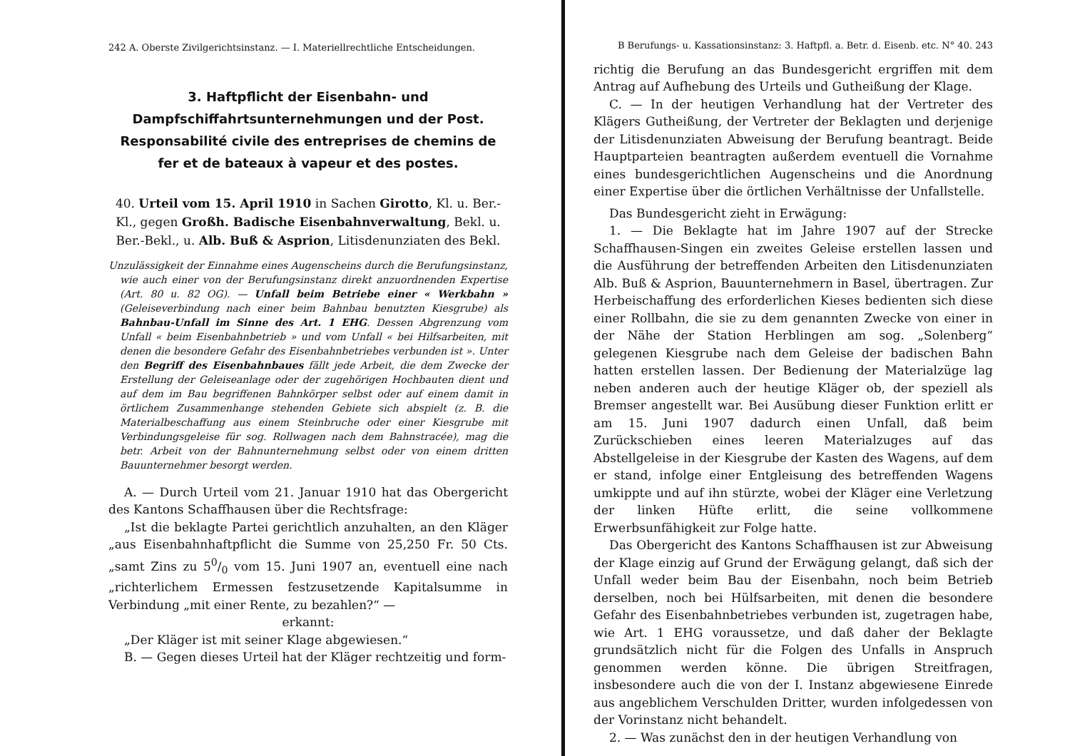242 A. Oberste Zivilgerichtsinstanz. — I. Materiellrechtliche Entscheidungen.
3. Haftpflicht der Eisenbahn- und Dampfschiffahrtsunternehmungen und der Post.
Responsabilité civile des entreprises de chemins de fer et de bateaux à vapeur et des postes.
40. Urteil vom 15. April 1910 in Sachen Girotto, Kl. u. Ber.-Kl., gegen Großh. Badische Eisenbahnverwaltung, Bekl. u. Ber.-Bekl., u. Alb. Buß & Asprion, Litisdenunziaten des Bekl.
Unzulässigkeit der Einnahme eines Augenscheins durch die Berufungsinstanz, wie auch einer von der Berufungsinstanz direkt anzuordnenden Expertise (Art. 80 u. 82 OG). — Unfall beim Betriebe einer « Werkbahn » (Geleiseverbindung nach einer beim Bahnbau benutzten Kiesgrube) als Bahnbau-Unfall im Sinne des Art. 1 EHG. Dessen Abgrenzung vom Unfall « beim Eisenbahnbetrieb » und vom Unfall « bei Hilfsarbeiten, mit denen die besondere Gefahr des Eisenbahnbetriebes verbunden ist ». Unter den Begriff des Eisenbahnbaues fällt jede Arbeit, die dem Zwecke der Erstellung der Geleiseanlage oder der zugehörigen Hochbauten dient und auf dem im Bau begriffenen Bahnkörper selbst oder auf einem damit in örtlichem Zusammenhange stehenden Gebiete sich abspielt (z. B. die Materialbeschaffung aus einem Steinbruche oder einer Kiesgrube mit Verbindungsgeleise für sog. Rollwagen nach dem Bahnstracée), mag die betr. Arbeit von der Bahnunternehmung selbst oder von einem dritten Bauunternehmer besorgt werden.
A. — Durch Urteil vom 21. Januar 1910 hat das Obergericht des Kantons Schaffhausen über die Rechtsfrage:
„Ist die beklagte Partei gerichtlich anzuhalten, an den Kläger „aus Eisenbahnhaftpflicht die Summe von 25,250 Fr. 50 Cts. „samt Zins zu 50/0 vom 15. Juni 1907 an, eventuell eine nach „richterlichem Ermessen festzusetzende Kapitalsumme in Verbindung „mit einer Rente, zu bezahlen?“ —
erkannt:
„Der Kläger ist mit seiner Klage abgewiesen.“
B. — Gegen dieses Urteil hat der Kläger rechtzeitig und form-
B Berufungs- u. Kassationsinstanz: 3. Haftpfl. a. Betr. d. Eisenb. etc. N° 40. 243
richtig die Berufung an das Bundesgericht ergriffen mit dem Antrag auf Aufhebung des Urteils und Gutheißung der Klage.
C. — In der heutigen Verhandlung hat der Vertreter des Klägers Gutheißung, der Vertreter der Beklagten und derjenige der Litisdenunziaten Abweisung der Berufung beantragt. Beide Hauptparteien beantragten außerdem eventuell die Vornahme eines bundesgerichtlichen Augenscheins und die Anordnung einer Expertise über die örtlichen Verhältnisse der Unfallstelle.
Das Bundesgericht zieht in Erwägung:
1. — Die Beklagte hat im Jahre 1907 auf der Strecke Schaffhausen-Singen ein zweites Geleise erstellen lassen und die Ausführung der betreffenden Arbeiten den Litisdenunziaten Alb. Buß & Asprion, Bauunternehmern in Basel, übertragen. Zur Herbeischaffung des erforderlichen Kieses bedienten sich diese einer Rollbahn, die sie zu dem genannten Zwecke von einer in der Nähe der Station Herblingen am sog. „Solenberg“ gelegenen Kiesgrube nach dem Geleise der badischen Bahn hatten erstellen lassen. Der Bedienung der Materialzüge lag neben anderen auch der heutige Kläger ob, der speziell als Bremser angestellt war. Bei Ausübung dieser Funktion erlitt er am 15. Juni 1907 dadurch einen Unfall, daß beim Zurückschieben eines leeren Materialzuges auf das Abstellgeleise in der Kiesgrube der Kasten des Wagens, auf dem er stand, infolge einer Entgleisung des betreffenden Wagens umkippte und auf ihn stürzte, wobei der Kläger eine Verletzung der linken Hüfte erlitt, die seine vollkommene Erwerbsunfähigkeit zur Folge hatte.
Das Obergericht des Kantons Schaffhausen ist zur Abweisung der Klage einzig auf Grund der Erwägung gelangt, daß sich der Unfall weder beim Bau der Eisenbahn, noch beim Betrieb derselben, noch bei Hülfsarbeiten, mit denen die besondere Gefahr des Eisenbahnbetriebes verbunden ist, zugetragen habe, wie Art. 1 EHG voraussetze, und daß daher der Beklagte grundsätzlich nicht für die Folgen des Unfalls in Anspruch genommen werden könne. Die übrigen Streitfragen, insbesondere auch die von der I. Instanz abgewiesene Einrede aus angeblichem Verschulden Dritter, wurden infolgedessen von der Vorinstanz nicht behandelt.
2. — Was zunächst den in der heutigen Verhandlung von